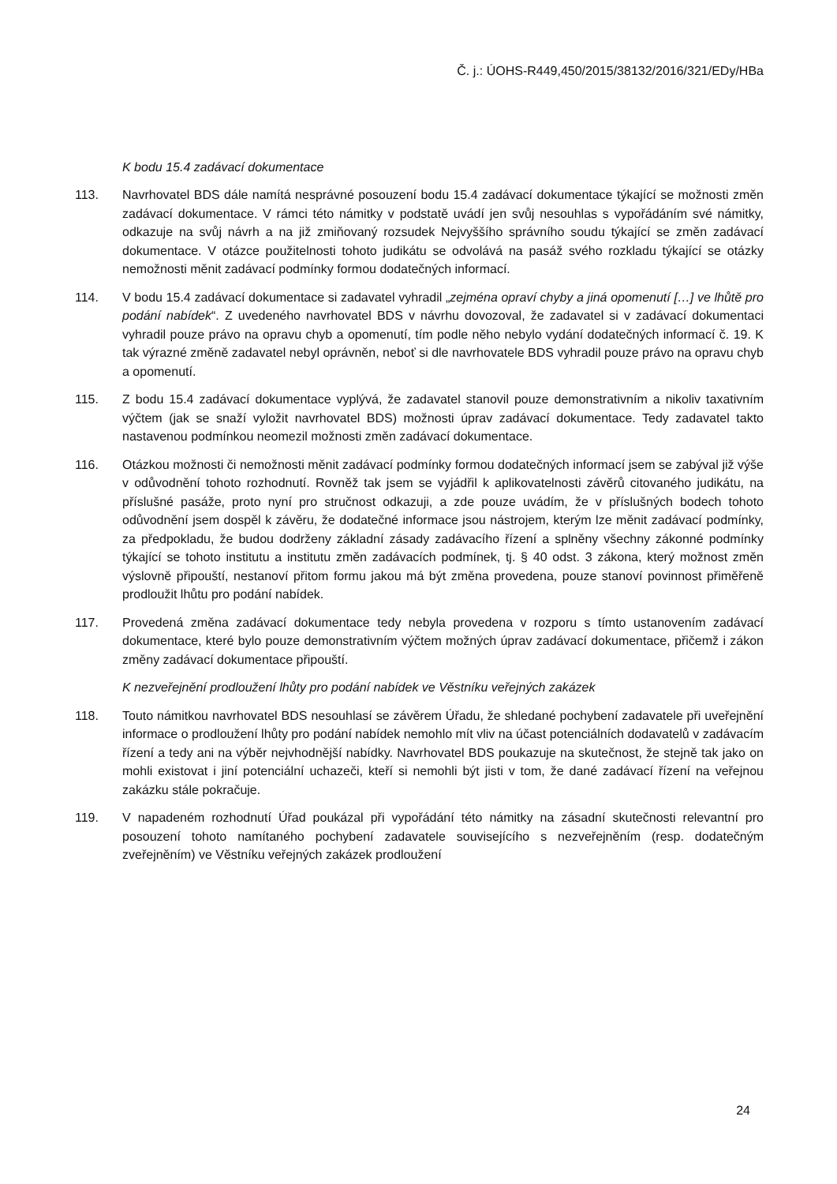Č. j.: ÚOHS-R449,450/2015/38132/2016/321/EDy/HBa
K bodu 15.4 zadávací dokumentace
113. Navrhovatel BDS dále namítá nesprávné posouzení bodu 15.4 zadávací dokumentace týkající se možnosti změn zadávací dokumentace. V rámci této námitky v podstatě uvádí jen svůj nesouhlas s vypořádáním své námitky, odkazuje na svůj návrh a na již zmiňovaný rozsudek Nejvyššího správního soudu týkající se změn zadávací dokumentace. V otázce použitelnosti tohoto judikátu se odvolává na pasáž svého rozkladu týkající se otázky nemožnosti měnit zadávací podmínky formou dodatečných informací.
114. V bodu 15.4 zadávací dokumentace si zadavatel vyhradil „zejména opraví chyby a jiná opomenutí […] ve lhůtě pro podání nabídek“. Z uvedeného navrhovatel BDS v návrhu dovozoval, že zadavatel si v zadávací dokumentaci vyhradil pouze právo na opravu chyb a opomenutí, tím podle něho nebylo vydání dodatečných informací č. 19. K tak výrazné změně zadavatel nebyl oprávněn, neboť si dle navrhovatele BDS vyhradil pouze právo na opravu chyb a opomenutí.
115. Z bodu 15.4 zadávací dokumentace vyplývá, že zadavatel stanovil pouze demonstrativním a nikoliv taxativním výčtem (jak se snaží vyložit navrhovatel BDS) možnosti úprav zadávací dokumentace. Tedy zadavatel takto nastavenou podmínkou neomezil možnosti změn zadávací dokumentace.
116. Otázkou možnosti či nemožnosti měnit zadávací podmínky formou dodatečných informací jsem se zabýval již výše v odůvodnění tohoto rozhodnutí. Rovněž tak jsem se vyjádřil k aplikovatelnosti závěrů citovaného judikátu, na příslušné pasáže, proto nyní pro stručnost odkazuji, a zde pouze uvádím, že v příslušných bodech tohoto odůvodnění jsem dospěl k závěru, že dodatečné informace jsou nástrojem, kterým lze měnit zadávací podmínky, za předpokladu, že budou dodrženy základní zásady zadávacího řízení a splněny všechny zákonné podmínky týkající se tohoto institutu a institutu změn zadávacích podmínek, tj. § 40 odst. 3 zákona, který možnost změn výslovně připouští, nestanoví přitom formu jakou má být změna provedena, pouze stanoví povinnost přiměřeně prodloužit lhůtu pro podání nabídek.
117. Provedená změna zadávací dokumentace tedy nebyla provedena v rozporu s tímto ustanovením zadávací dokumentace, které bylo pouze demonstrativním výčtem možných úprav zadávací dokumentace, přičemž i zákon změny zadávací dokumentace připouští.
K nezveřejnění prodloužení lhůty pro podání nabídek ve Věstníku veřejných zakázek
118. Touto námitkou navrhovatel BDS nesouhlasí se závěrem Úřadu, že shledané pochybení zadavatele při uveřejnění informace o prodloužení lhůty pro podání nabídek nemohlo mít vliv na účast potenciálních dodavatelů v zadávacím řízení a tedy ani na výběr nejvhodnější nabídky. Navrhovatel BDS poukazuje na skutečnost, že stejně tak jako on mohli existovat i jiní potenciální uchazeči, kteří si nemohli být jisti v tom, že dané zadávací řízení na veřejnou zakázku stále pokračuje.
119. V napadeném rozhodnutí Úřad poukázal při vypořádání této námitky na zásadní skutečnosti relevantní pro posouzení tohoto namítaného pochybení zadavatele souvisejícího s nezveřejněním (resp. dodatečným zveřejněním) ve Věstníku veřejných zakázek prodloužení
24